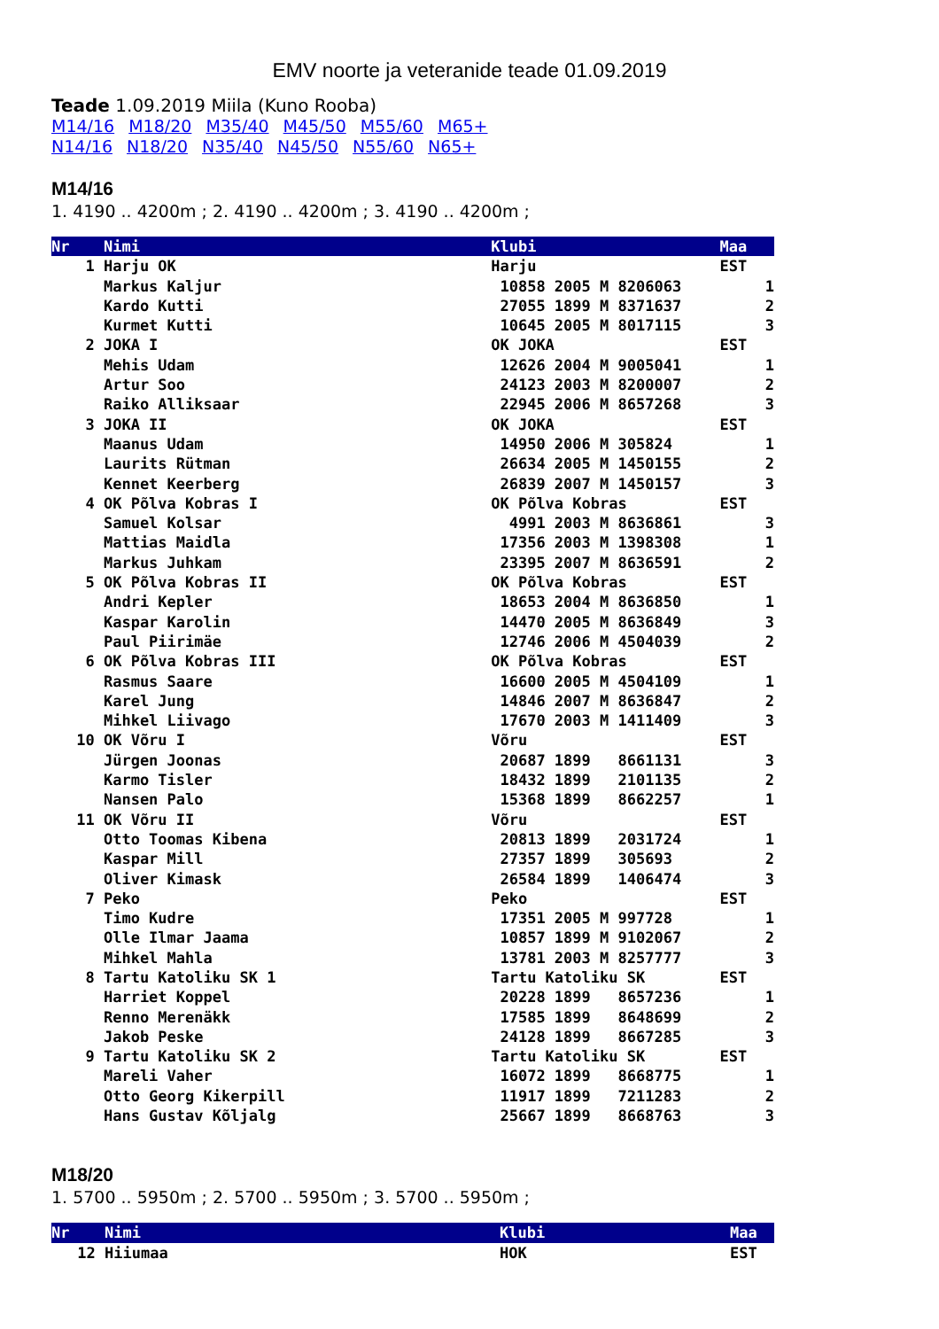EMV noorte ja veteranide teade 01.09.2019
Teade 1.09.2019 Miila (Kuno Rooba)
M14/16 M18/20 M35/40 M45/50 M55/60 M65+
N14/16 N18/20 N35/40 N45/50 N55/60 N65+
M14/16
1. 4190 .. 4200m ; 2. 4190 .. 4200m ; 3. 4190 .. 4200m ;
| Nr | Nimi | Klubi | Maa |
| --- | --- | --- | --- |
| 1 | Harju OK | Harju | EST |
| | Markus Kaljur | 10858 2005 M 8206063 | 1 |
| | Kardo Kutti | 27055 1899 M 8371637 | 2 |
| | Kurmet Kutti | 10645 2005 M 8017115 | 3 |
| 2 | JOKA I | OK JOKA | EST |
| | Mehis Udam | 12626 2004 M 9005041 | 1 |
| | Artur Soo | 24123 2003 M 8200007 | 2 |
| | Raiko Alliksaar | 22945 2006 M 8657268 | 3 |
| 3 | JOKA II | OK JOKA | EST |
| | Maanus Udam | 14950 2006 M 305824 | 1 |
| | Laurits Rütman | 26634 2005 M 1450155 | 2 |
| | Kennet Keerberg | 26839 2007 M 1450157 | 3 |
| 4 | OK Põlva Kobras I | OK Põlva Kobras | EST |
| | Samuel Kolsar | 4991 2003 M 8636861 | 3 |
| | Mattias Maidla | 17356 2003 M 1398308 | 1 |
| | Markus Juhkam | 23395 2007 M 8636591 | 2 |
| 5 | OK Põlva Kobras II | OK Põlva Kobras | EST |
| | Andri Kepler | 18653 2004 M 8636850 | 1 |
| | Kaspar Karolin | 14470 2005 M 8636849 | 3 |
| | Paul Piirimäe | 12746 2006 M 4504039 | 2 |
| 6 | OK Põlva Kobras III | OK Põlva Kobras | EST |
| | Rasmus Saare | 16600 2005 M 4504109 | 1 |
| | Karel Jung | 14846 2007 M 8636847 | 2 |
| | Mihkel Liivago | 17670 2003 M 1411409 | 3 |
| 10 | OK Võru I | Võru | EST |
| | Jürgen Joonas | 20687 1899 8661131 | 3 |
| | Karmo Tisler | 18432 1899 2101135 | 2 |
| | Nansen Palo | 15368 1899 8662257 | 1 |
| 11 | OK Võru II | Võru | EST |
| | Otto Toomas Kibena | 20813 1899 2031724 | 1 |
| | Kaspar Mill | 27357 1899 305693 | 2 |
| | Oliver Kimask | 26584 1899 1406474 | 3 |
| 7 | Peko | Peko | EST |
| | Timo Kudre | 17351 2005 M 997728 | 1 |
| | Olle Ilmar Jaama | 10857 1899 M 9102067 | 2 |
| | Mihkel Mahla | 13781 2003 M 8257777 | 3 |
| 8 | Tartu Katoliku SK 1 | Tartu Katoliku SK | EST |
| | Harriet Koppel | 20228 1899 8657236 | 1 |
| | Renno Merenäkk | 17585 1899 8648699 | 2 |
| | Jakob Peske | 24128 1899 8667285 | 3 |
| 9 | Tartu Katoliku SK 2 | Tartu Katoliku SK | EST |
| | Mareli Vaher | 16072 1899 8668775 | 1 |
| | Otto Georg Kikerpill | 11917 1899 7211283 | 2 |
| | Hans Gustav Kõljalg | 25667 1899 8668763 | 3 |
M18/20
1. 5700 .. 5950m ; 2. 5700 .. 5950m ; 3. 5700 .. 5950m ;
| Nr | Nimi | Klubi | Maa |
| --- | --- | --- | --- |
| 12 | Hiiumaa | HOK | EST |